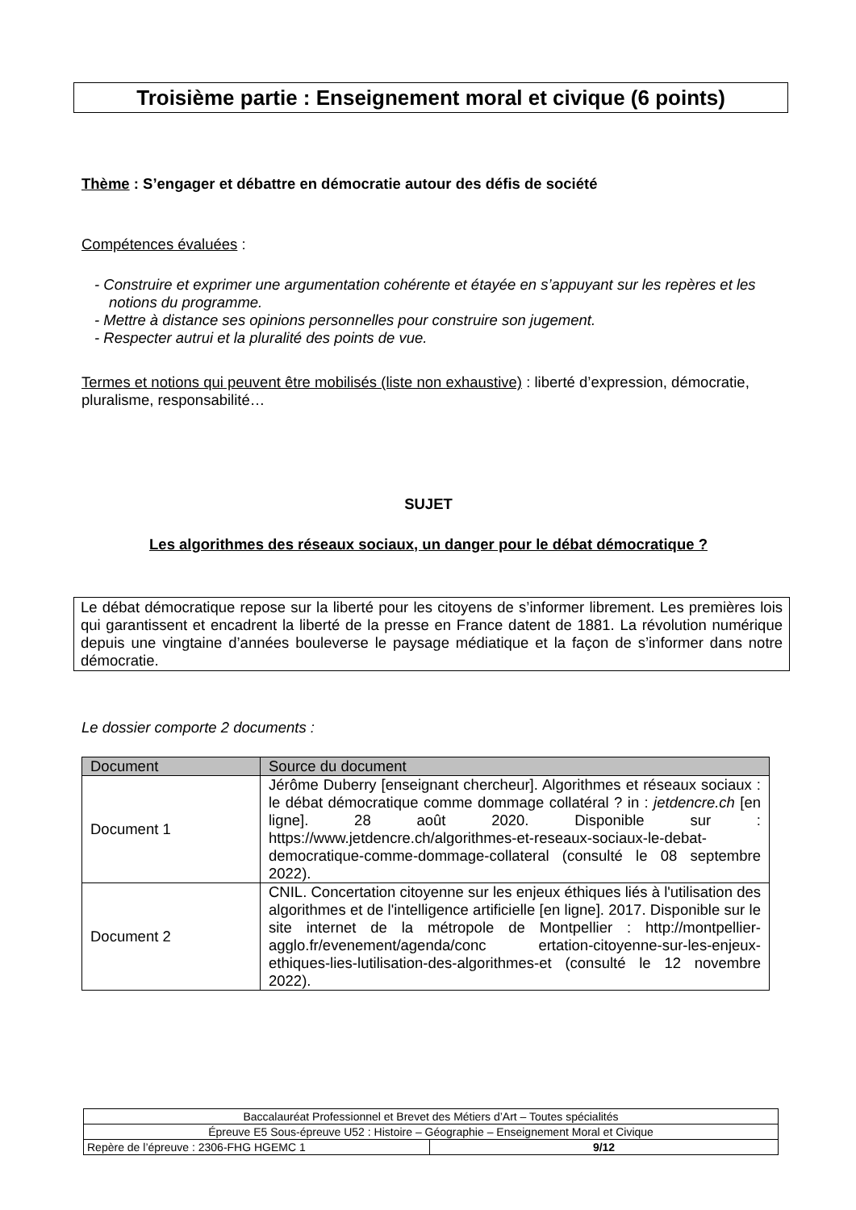Troisième partie : Enseignement moral et civique (6 points)
Thème : S’engager et débattre en démocratie autour des défis de société
Compétences évaluées :
- Construire et exprimer une argumentation cohérente et étayée en s’appuyant sur les repères et les notions du programme.
- Mettre à distance ses opinions personnelles pour construire son jugement.
- Respecter autrui et la pluralité des points de vue.
Termes et notions qui peuvent être mobilisés (liste non exhaustive) : liberté d’expression, démocratie, pluralisme, responsabilité…
SUJET
Les algorithmes des réseaux sociaux, un danger pour le débat démocratique ?
Le débat démocratique repose sur la liberté pour les citoyens de s’informer librement. Les premières lois qui garantissent et encadrent la liberté de la presse en France datent de 1881. La révolution numérique depuis une vingtaine d’années bouleverse le paysage médiatique et la façon de s’informer dans notre démocratie.
Le dossier comporte 2 documents :
| Document | Source du document |
| --- | --- |
| Document 1 | Jérôme Duberry [enseignant chercheur]. Algorithmes et réseaux sociaux : le débat démocratique comme dommage collatéral ? in : jetdencre.ch [en ligne]. 28 août 2020. Disponible sur : https://www.jetdencre.ch/algorithmes-et-reseaux-sociaux-le-debat-democratique-comme-dommage-collateral (consulté le 08 septembre 2022). |
| Document 2 | CNIL. Concertation citoyenne sur les enjeux éthiques liés à l'utilisation des algorithmes et de l'intelligence artificielle [en ligne]. 2017. Disponible sur le site internet de la métropole de Montpellier : http://montpellier-agglo.fr/evenement/agenda/conc ertation-citoyenne-sur-les-enjeux-ethiques-lies-lutilisation-des-algorithmes-et (consulté le 12 novembre 2022). |
| Baccalauréat Professionnel et Brevet des Métiers d’Art – Toutes spécialités | |
| Épreuve E5 Sous-épreuve U52 : Histoire – Géographie – Enseignement Moral et Civique | |
| Repère de l’épreuve : 2306-FHG HGEMC 1 | 9/12 |